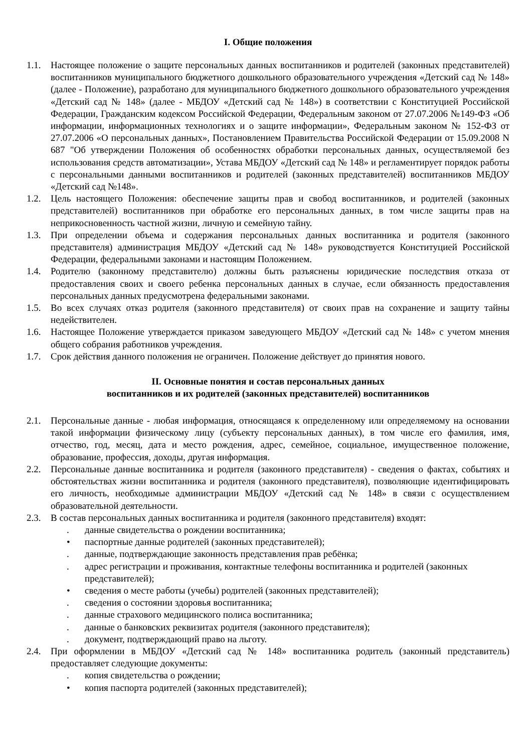I. Общие положения
1.1. Настоящее положение о защите персональных данных воспитанников и родителей (законных представителей) воспитанников муниципального бюджетного дошкольного образовательного учреждения «Детский сад № 148» (далее - Положение), разработано для муниципального бюджетного дошкольного образовательного учреждения «Детский сад № 148» (далее - МБДОУ «Детский сад № 148») в соответствии с Конституцией Российской Федерации, Гражданским кодексом Российской Федерации, Федеральным законом от 27.07.2006 №149-ФЗ «Об информации, информационных технологиях и о защите информации», Федеральным законом № 152-ФЗ от 27.07.2006 «О персональных данных», Постановлением Правительства Российской Федерации от 15.09.2008 N 687 "Об утверждении Положения об особенностях обработки персональных данных, осуществляемой без использования средств автоматизации», Устава МБДОУ «Детский сад № 148» и регламентирует порядок работы с персональными данными воспитанников и родителей (законных представителей) воспитанников МБДОУ «Детский сад №148».
1.2. Цель настоящего Положения: обеспечение защиты прав и свобод воспитанников, и родителей (законных представителей) воспитанников при обработке его персональных данных, в том числе защиты прав на неприкосновенность частной жизни, личную и семейную тайну.
1.3. При определении объема и содержания персональных данных воспитанника и родителя (законного представителя) администрация МБДОУ «Детский сад № 148» руководствуется Конституцией Российской Федерации, федеральными законами и настоящим Положением.
1.4. Родителю (законному представителю) должны быть разъяснены юридические последствия отказа от предоставления своих и своего ребенка персональных данных в случае, если обязанность предоставления персональных данных предусмотрена федеральными законами.
1.5. Во всех случаях отказ родителя (законного представителя) от своих прав на сохранение и защиту тайны недействителен.
1.6. Настоящее Положение утверждается приказом заведующего МБДОУ «Детский сад № 148» с учетом мнения общего собрания работников учреждения.
1.7. Срок действия данного положения не ограничен. Положение действует до принятия нового.
II. Основные понятия и состав персональных данных
воспитанников и их родителей (законных представителей) воспитанников
2.1. Персональные данные - любая информация, относящаяся к определенному или определяемому на основании такой информации физическому лицу (субъекту персональных данных), в том числе его фамилия, имя, отчество, год, месяц, дата и место рождения, адрес, семейное, социальное, имущественное положение, образование, профессия, доходы, другая информация.
2.2. Персональные данные воспитанника и родителя (законного представителя) - сведения о фактах, событиях и обстоятельствах жизни воспитанника и родителя (законного представителя), позволяющие идентифицировать его личность, необходимые администрации МБДОУ «Детский сад № 148» в связи с осуществлением образовательной деятельности.
2.3. В состав персональных данных воспитанника и родителя (законного представителя) входят:
. данные свидетельства о рождении воспитанника;
• паспортные данные родителей (законных представителей);
. данные, подтверждающие законность представления прав ребёнка;
. адрес регистрации и проживания, контактные телефоны воспитанника и родителей (законных представителей);
• сведения о месте работы (учебы) родителей (законных представителей);
. сведения о состоянии здоровья воспитанника;
. данные страхового медицинского полиса воспитанника;
. данные о банковских реквизитах родителя (законного представителя);
. документ, подтверждающий право на льготу.
2.4. При оформлении в МБДОУ «Детский сад № 148» воспитанника родитель (законный представитель) предоставляет следующие документы:
. копия свидетельства о рождении;
• копия паспорта родителей (законных представителей);